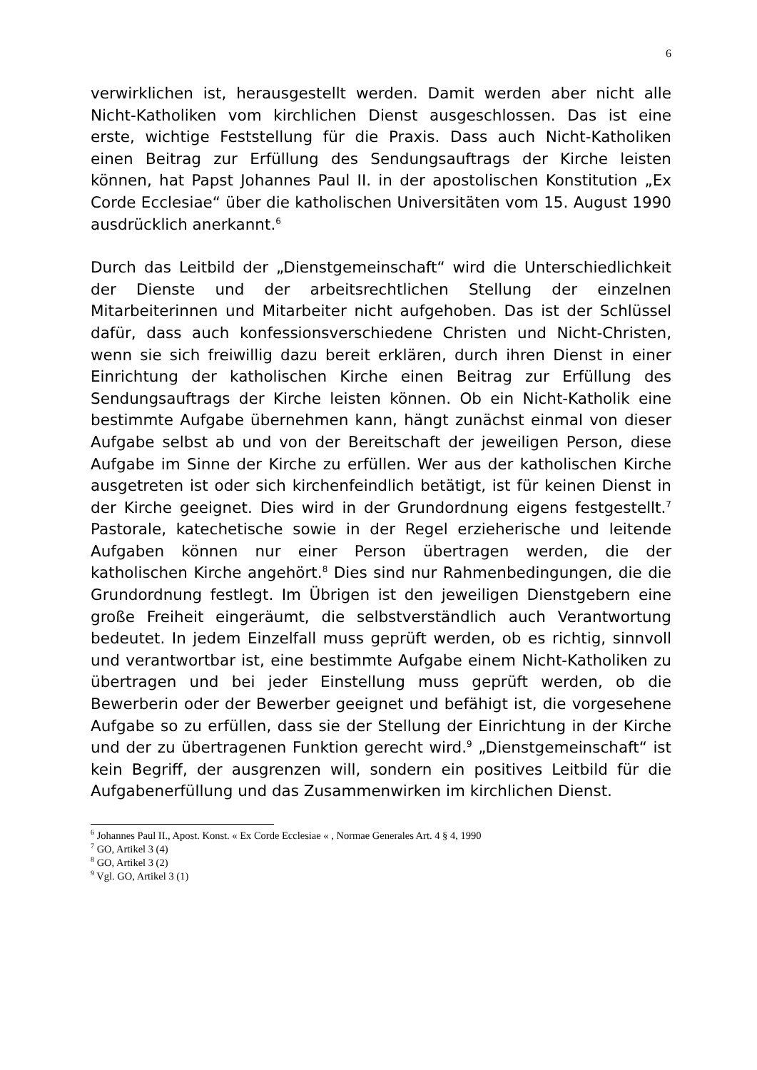6
verwirklichen ist, herausgestellt werden. Damit werden aber nicht alle Nicht-Katholiken vom kirchlichen Dienst ausgeschlossen. Das ist eine erste, wichtige Feststellung für die Praxis. Dass auch Nicht-Katholiken einen Beitrag zur Erfüllung des Sendungsauftrags der Kirche leisten können, hat Papst Johannes Paul II. in der apostolischen Konstitution „Ex Corde Ecclesiae“ über die katholischen Universitäten vom 15. August 1990 ausdrücklich anerkannt.<sup>6</sup>
Durch das Leitbild der „Dienstgemeinschaft“ wird die Unterschiedlichkeit der Dienste und der arbeitsrechtlichen Stellung der einzelnen Mitarbeiterinnen und Mitarbeiter nicht aufgehoben. Das ist der Schlüssel dafür, dass auch konfessionsverschiedene Christen und Nicht-Christen, wenn sie sich freiwillig dazu bereit erklären, durch ihren Dienst in einer Einrichtung der katholischen Kirche einen Beitrag zur Erfüllung des Sendungsauftrags der Kirche leisten können. Ob ein Nicht-Katholik eine bestimmte Aufgabe übernehmen kann, hängt zunächst einmal von dieser Aufgabe selbst ab und von der Bereitschaft der jeweiligen Person, diese Aufgabe im Sinne der Kirche zu erfüllen. Wer aus der katholischen Kirche ausgetreten ist oder sich kirchenfeindlich betätigt, ist für keinen Dienst in der Kirche geeignet. Dies wird in der Grundordnung eigens festgestellt.<sup>7</sup> Pastorale, katechetische sowie in der Regel erzieherische und leitende Aufgaben können nur einer Person übertragen werden, die der katholischen Kirche angehört.<sup>8</sup> Dies sind nur Rahmenbedingungen, die die Grundordnung festlegt. Im Übrigen ist den jeweiligen Dienstgebern eine große Freiheit eingeräumt, die selbstverständlich auch Verantwortung bedeutet. In jedem Einzelfall muss geprüft werden, ob es richtig, sinnvoll und verantwortbar ist, eine bestimmte Aufgabe einem Nicht-Katholiken zu übertragen und bei jeder Einstellung muss geprüft werden, ob die Bewerberin oder der Bewerber geeignet und befähigt ist, die vorgesehene Aufgabe so zu erfüllen, dass sie der Stellung der Einrichtung in der Kirche und der zu übertragenen Funktion gerecht wird.<sup>9</sup> „Dienstgemeinschaft“ ist kein Begriff, der ausgrenzen will, sondern ein positives Leitbild für die Aufgabenerfüllung und das Zusammenwirken im kirchlichen Dienst.
<sup>6</sup> Johannes Paul II., Apost. Konst. « Ex Corde Ecclesiae « , Normae Generales Art. 4 § 4, 1990
<sup>7</sup> GO, Artikel 3 (4)
<sup>8</sup> GO, Artikel 3 (2)
<sup>9</sup> Vgl. GO, Artikel 3 (1)